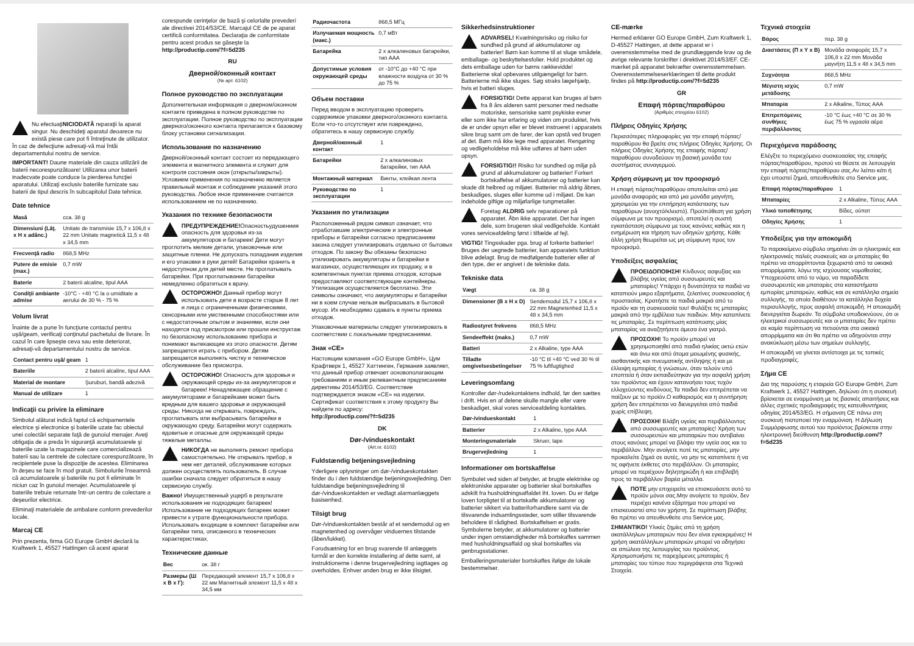Nu efectuaţiNICIODATĂ reparaţii la aparat singur. Nu deschideţi aparatul deoarece nu există piese care pot fi întreţinute de utilizator. În caz de defecţiune adresaţi-vă mai întâi departamentului nostru de service.
IMPORTANT! Daune materiale din cauza utilizării de baterii necorespunzătoare! Utilizarea unor baterii inadecvate poate conduce la pierderea funcţiei aparatului. Utilizaţi exclusiv bateriile furnizate sau baterii de tipul descris în subcapitolul Date tehnice.
Date tehnice
| Masă | cca. 38 g |
| Dimensiuni (Lăţ. x H x adânc.) | Unitate de transmisie 15,7 x 106,8 x 22 mm Unitate magnetică 11,5 x 48 x 34,5 mm |
| Frecvenţă radio | 868,5 MHz |
| Putere de emisie (max.) | 0,7 mW |
| Baterie | 2 baterii alcaline, tipul AAA |
| Condiţii ambiante admise | -10°C - +40 °C la o umiditate a aerului de 30 % - 75 % |
Volum livrat
Înainte de a pune în funcţiune contactul pentru uşă/geam, verificaţi conţinutul pachetului de livrare. În cazul în care lipseşte ceva sau este deteriorat, adresaţi-vă departamentului nostru de service.
| Contact pentru uşă/ geam | 1 |
| Bateriile | 2 baterii alcaline, tipul AAA |
| Material de montare | Şuruburi, bandă adezivă |
| Manual de utilizare | 1 |
Indicaţii cu privire la eliminare
Simbolul alăturat indică faptul că echipamentele electrice şi electronice şi bateriile uzate fac obiectul unei colectări separate faţă de gunoiul menajer. Aveţi obligaţia de a preda în siguranţă acumulatoarele şi bateriile uzate la magazinele care comercializează baterii sau la centrele de colectare corespunzătoare, în recipientele puse la dispoziţie de acestea. Eliminarea în deşeu se face în mod gratuit. Simbolurile înseamnă că acumulatoarele şi bateriile nu pot fi eliminate în niciun caz în gunoiul menajer. Acumulatoarele şi bateriile trebuie returnate într-un centru de colectare a deşeurilor electrice.
Eliminaţi materialele de ambalare conform prevederilor locale.
Marcaj CE
Prin prezenta, firma GO Europe GmbH declară la Kraftwerk 1, 45527 Hattingen că acest aparat
corespunde cerinţelor de bază şi celorlalte prevederi ale directivei 2014/53/CE. Marcajul CE de pe aparat certifică conformitatea. Declaraţia de conformitate pentru acest produs se găseşte la http://productip.com/?f=5d235
RU
Дверной/оконный контакт
(№ арт. 6102)
Полное руководство по эксплуатации
Дополнительная информация о дверном/оконном контакте приведена в полном руководстве по эксплуатации. Полное руководство по эксплуатации дверного/оконного контакта прилагается к базовому блоку установки сигнализации.
Использование по назначению
Дверной/оконный контакт состоит из передающего элемента и магнитного элемента и служит для контроля состояния окон (открыты/закрыты). Условием применения по назначению является правильный монтаж и соблюдение указаний этого руководства. Любое иное применение считается использованием не по назначению.
Указания по технике безопасности
ПРЕДУПРЕЖДЕНИЕ!Опасностьудушениия опасность для здоровья из-за аккумуляторов и батареек! Дети могут проглотить мелкие детали, упаковочные или защитные пленки. Не допускать попадания изделия и его упаковки в руки детей! Батарейки хранить в недоступном для детей месте. Не проглатывать батарейки. При проглатывании батарейки немедленно обратиться к врачу.
ОСТОРОЖНО! Данный прибор могут использовать дети в возрасте старше 8 лет и лица с ограниченными физическими, сенсорными или умственными способностями или с недостаточным опытом и знаниями, если они находятся под присмотром или прошли инструктаж по безопасному использованию прибора и понимают вытекающие из этого опасности. Детям запрещается играть с прибором. Детям запрещается выполнять чистку и техническое обслуживание без присмотра.
ОСТОРОЖНО! Опасность для здоровья и окружающей среды из-за аккумуляторов и батареек! Ненадлежащее обращение с аккумуляторами и батарейками может быть вредным для вашего здоровья и окружающей среды. Никогда не открывать, повреждать, проглатывать или выбрасывать батарейки в окружающую среду. Батарейки могут содержать ядовитые и опасные для окружающей среды тяжелые металлы.
НИКОГДА не выполнять ремонт прибора самостоятельно. Не открывать прибор, в нем нет деталей, обслуживание которых должен осуществлять пользователь. В случае ошибки сначала следует обратиться в нашу сервисную службу.
Важно! Имущественный ущерб в результате использования не подходящих батареек! Использование не подходящих батареек может привести к утрате функциональности прибора. Использовать входящие в комплект батарейки или батарейки типа, описанного в технических характеристиках.
Технические данные
| Вес | ок. 38 г |
| Размеры (Ш х В х Г): | Передающий элемент 15,7 x 106,8 x 22 мм Магнитный элемент 11,5 x 48 x 34,5 мм |
| Радиочастота | 868,5 МГц |
| Излучаемая мощность (макс.) | 0,7 мВт |
| Батарейка | 2 х алкалиновых батарейки, тип AAA |
| Допустимые условия окружающей среды | от -10°C до +40 °C при влажности воздуха от 30 % до 75 % |
Объем поставки
Перед вводом в эксплуатацию проверить содержимое упаковки дверного/оконного контакта. Если что-то отсутствует или повреждено, обратитесь в нашу сервисную службу.
| Дверной/оконный контакт | 1 |
| Батарейки | 2 х алкалиновых батарейки, тип AAA |
| Монтажный материал | Винты, клейкая лента |
| Руководство по эксплуатации | 1 |
Указания по утилизации
Расположенный рядом символ означает, что отработавшие электрические и электронные приборы и батарейки согласно предписаниям закона следует утилизировать отдельно от бытовых отходов. По закону Вы обязаны безопасно утилизировать аккумуляторы и батарейки в магазинах, осуществляющих их продажу, и в компетентных пунктах приема отходов, которые предоставляют соответствующие контейнеры. Утилизация осуществляется бесплатно. Эти символы означают, что аккумуляторы и батарейки ни в коем случае нельзя выбрасывать в бытовой мусор. Их необходимо сдавать в пункты приема отходов.
Упаковочные материалы следует утилизировать в соответствии с локальными предписаниями.
Знак «CE»
Настоящим компания «GO Europe GmbH», Цум Крафтверк 1, 45527 Хаттинген, Германия заявляет, что данный прибор отвечает основополагающим требованиям и иным релевантным предписаниям директивы 2014/53/EG. Соответствие подтверждается знаком «CE» на изделии. Сертификат соответствия к этому продукту Вы найдете по адресу:
http://productip.com/?f=5d235
DK
Dør-/vindueskontakt
(Art.nr. 6102)
Fuldstændig betjeningsvejledning
Yderligere oplysninger om dør-/vindueskontakten finder du i den fuldstændige betjeningsvejledning. Den fuldstændige betjeningsvejledning til dør-/vindueskontakten er vedlagt alarmanlæggets basisenhed.
Tilsigt brug
Dør-/vindueskontakten består af et sendemodul og en magnetenhed og overvåger vinduernes tilstande (åben/lukket).
Forudsætning for en brug svarende til anlæggets formål er den korrekte installering af dette samt, at instruktionerne i denne brugervejledning iagttages og overholdes. Enhver anden brug er ikke tilsigtet.
Sikkerhedsinstruktioner
ADVARSEL! Kvælningsrisiko og risiko for sundhed på grund af akkumulatorer og batterier! Børn kan komme til at sluge smådele, emballage- og beskyttelsesfolier. Hold produktet og dets emballage uden for børns rækkevidde! Batterierne skal opbevares utilgængeligt for børn. Batterierne må ikke sluges. Søg straks lægehjælp, hvis et batteri sluges.
FORSIGTIG! Dette apparat kan bruges af børn fra 8 års alderen samt personer med nedsatte motoriske, sensoriske samt psykiske evner eller som ikke har erfaring og viden om produktet, hvis de er under opsyn eller er blevet instrueret i apparatets sikre brug samt om de farer, der kan opstå ved brugen af det. Børn må ikke lege med apparatet. Rengøring og vedligeholdelse må ikke udføres af børn uden opsyn.
FORSIGTIG!! Risiko for sundhed og miljø på grund af akkumulatorer og batterier! Forkert bortskaffelse af akkumulatorer og batterier kan skade dit helbred og miljøet. Batterier må aldrig åbnes, beskadiges, sluges eller komme ud i miljøet. De kan indeholde giftige og miljøfarlige tungmetaller.
Foretag ALDRIG selv reparationer på apparatet. Åbn ikke apparatet. Det har ingen dele, som brugeren skal vedligeholde. Kontakt vores serviceafdeling først i tilfælde af fejl.
VIGTIG! Tingsskader pga. brug af forkerte batterier! Bruges der uegnede batterier, kan apparatets funktion blive ødelagt. Brug de medfølgende batterier eller af den type, der er angivet i de tekniske data.
Tekniske data
| Vægt | ca. 38 g |
| Dimensioner (B x H x D) | Sendemodul 15,7 x 106,8 x 22 mm Magnetenhed 11,5 x 48 x 34,5 mm |
| Radiostyret frekvens | 868,5 MHz |
| Sendeeffekt (maks.) | 0,7 mW |
| Batteri | 2 x Alkaline, type AAA |
| Tilladte omgivelsesbetingelser | -10 °C til +40 °C ved 30 % til 75 % luftfugtighed |
Leveringsomfang
Kontroller dør-/rudekontaktens indhold, før den sættes i drift. Hvis en af delene skulle mangle eller være beskadiget, skal vores serviceafdeling kontaktes.
| Dør-/vindueskontakt | 1 |
| Batterier | 2 x Alkaline, type AAA |
| Monteringsmateriale | Skruer, tape |
| Brugervejledning | 1 |
Informationer om bortskaffelse
Symbolet ved siden af betyder, at brugte elektriske og elektroniske apparater og batterier skal bortskaffes adskilt fra husholdningsaffaldet iht. loven. Du er ifølge loven forpligtet til at bortskaffe akkumulatorer og batterier sikkert via batteriforhandlere samt via de tilsvarende indsamlingssteder, som stiller tilsvarende beholdere til rådighed. Bortskaffelsen er gratis. Symbolerne betyder, at akkumulatorer og batterier under ingen omstændigheder må bortskaffes sammen med husholdningsaffald og skal bortskaffes via genbrugsstationer.
Emballeringsmaterialer bortskaffes ifølge de lokale bestemmelser.
CE-mærke
Hermed erklærer GO Europe GmbH, Zum Kraftwerk 1, D-45527 Hattingen, at dette apparat er i overensstemmelse med de grundlæggende krav og de øvrige relevante forskrifter i direktivet 2014/53/EF. CE-mærket på apparatet bekræfter overensstemmelsen. Overensstemmelseserklæringen til dette produkt findes på http://productip.com/?f=5d235
GR
Επαφή πόρτας/παραθύρου
(Αριθμός στοιχείου 6102)
Πλήρεις Οδηγίες Χρήσης
Περισσότερες πληροφορίες για την επαφή πόρτας/παραθύρου θα βρείτε στις πλήρεις Οδηγίες Χρήσης. Οι πλήρεις Οδηγίες Χρήσης της επαφής πόρτας/παραθύρου συνοδεύουν τη βασική μονάδα του συστήματος συναγερμού.
Χρήση σύμφωνη με τον προορισμό
Η επαφή πόρτας/παραθύρου αποτελείται από μια μονάδα αναφοράς και από μια μονάδα μαγνήτη, χρησιμεύει για την επιτήρηση κατάστασης των παραθύρων (ανοιχτό/κλειστό). Προϋπόθεση για χρήση σύμφωνα με τον προορισμό, αποτελεί η σωστή εγκατάσταση σύμφωνα με τους κανόνες καθώς και η ενημέρωση και τήρηση των οδηγιών χρήσης. Κάθε άλλη χρήση θεωρείται ως μη σύμφωνη προς τον προορισμό.
Υποδείξεις ασφαλείας
ΠΡΟΕΙΔΟΠΟΙΗΣΗ! Κίνδυνος ασφυξίας και βλάβης υγείας από συσσωρευτές και μπαταρίες! Υπάρχει η δυνατότητα τα παιδιά να καταπιούν μικρο εξαρτήματα, ζελατίνες συσκευασίας ή προστασίας. Κρατήστε τα παιδιά μακριά από το προϊόν και τη συσκευασία του! Φυλάξτε τις μπαταρίες μακριά από την εμβέλεια των παιδιών. Μην καταπίνετε τις μπαταρίες. Σε περίπτωση κατάποσης μίας μπαταρίας να αναζητήσετε άμεσα ένα γιατρό.
ΠΡΟΣΟΧΗ! Το προϊόν μπορεί να χρησιμοποιηθεί από παιδιά ηλικίας οκτώ ετών και άνω και από άτομα μειωμένης φυσικής, αισθαντικής και πνευματικής αντίληψης ή και με έλλειψη εμπειρίας ή γνώσεων, όταν τελούν υπό εποπτεία ή όταν εκπαιδεύτηκαν για την ασφαλή χρήση του προϊόντος και έχουν κατανοήσει τους τυχόν ελλοχεύοντες κινδύνους.Τα παιδιά δεν επιτρέπεται να παίζουν με το προϊόν.Ο καθαρισμός και η συντήρηση χρήση δεν επιτρέπεται να διενεργείται από παιδιά χωρίς επίβλεψη.
ΠΡΟΣΟΧΗ! Βλάβη υγείας και περιβάλλοντος από συσσωρευτές και μπαταρίες! Χρήση των συσσωρευτών και μπαταριών που αντιβαίνει στους κανόνες μπορεί να βλάψει την υγεία σας και το περιβάλλον. Μην ανοίγετε ποτέ τις μπαταρίες, μην προκαλείτε ζημιά σε αυτές, να μην τις καταπίνετε ή να τις αφήνετε έκθετες στο περιβάλλον. Οι μπαταρίες μπορεί να περιέχουν δηλητηριώδη ή και επιβλαβή προς τα περιβάλλον βαρέα μέταλλα.
ΠΟΤΕ μην επιχειρείτε να επισκευάσετε αυτό το προϊόν μόνοι σας.Μην ανοίγετε το προϊόν, δεν περιέχει κανένα εξάρτημα που μπορεί να επισκευαστεί απο τον χρήστη. Σε περίπτωση βλάβης θα πρέπει να απευθυνθείτε στο Service μας.
ΣΗΜΑΝΤΙΚΟ! Υλικές ζημίες από τη χρήση ακατάλληλων μπαταριών που δεν είναι εγκεκριμένες! Η χρήση ακατάλληλων μπαταριών μπορεί να οδηγήσει σε απώλεια της λειτουργίας του προϊόντος. Χρησιμοποιήστε τις παρεχόμενες μπαταρίες ή μπαταρίες του τύπου που περιγράφεται στα Τεχνικά Στοιχεία.
Τεχνικά στοιχεία
| Βάρος | περ. 38 g |
| Διαστάσεις (Π x Υ x Β) | Μονάδα αναφοράς 15,7 x 106,8 x 22 mm Μονάδα μαγνήτη 11,5 x 48 x 34,5 mm |
| Συχνότητα | 868,5 MHz |
| Μέγιστη ισχύς μετάδοσης | 0,7 mW |
| Μπαταρία | 2 x Alkaline, Τύπος AAA |
| Επιτρεπόμενες συνθήκες περιβάλλοντος | -10 °C έως +40 °C σε 30 % έως 75 % υγρασία αέρα |
Περιεχόμενα παράδοσης
Ελέγξτε το περιεχόμενο συσκευασίας της επαφής πόρτας/παραθύρου, προτού να θέσετε σε λειτουργία την επαφή πόρτας/παραθύρου σας.Αν λείπει κάτι ή έχει υποστεί ζημιά, απευθυνθείτε στο Service μας.
| Επαφή πόρτας/παραθύρου | 1 |
| Μπαταρίες | 2 x Alkaline, Τύπος AAA |
| Υλικό τοποθέτησης | Βίδες, ούπατ |
| Οδηγίες Χρήσης | 1 |
Υποδείξεις για την αποκομιδή
Το παρακείμενο σύμβολο σημαίνει ότι οι ηλεκτρικές και ηλεκτρονικές παλιές συσκευές και οι μπαταρίες θα πρέπει να απορρίπτονται ξεχωριστά από τα οικιακά απορρίμματα, λόγω της ισχύουσας νομοθεσίας. Υποχρεούστε από το νόμο, να παραδίδετε συσσωρευτές και μπαταρίες στα καταστήματα εμπορίας μπαταριών, καθώς και σε κατάλληλα σημεία συλλογής, τα οποία διαθέτουν τα κατάλληλα δοχεία περισυλλογής, προς ασφαλή αποκομιδή. Η αποκομιδή διενεργείται δωρεάν. Τα σύμβολα υποδεικνύουν, ότι οι ηλεκτρικοί συσσωρευτές και οι μπαταρίες δεν πρέπει σε καμία περίπτωση να πετιούνται στα οικιακά απορρίμματα και ότι θα πρέπει να οδηγούνται στην ανακύκλωση μέσω των σημείων συλλογής.
Η αποκομιδή να γίνεται αντίστοιχα με τις τοπικές προδιαγραφές.
Σήμα CE
Δια της παρούσης η εταιρεία GO Europe GmbH, Zum Kraftwerk 1, 45527 Hattingen, δηλώνει ότι η συσκευή βρίσκεται σε εναρμόνιση με τις βασικές απαιτήσεις και άλλες σχετικές προδιαγραφές της κατευθυντήριας οδηγίας 2014/53/EG. Η σήμανση CE πάνω στη συσκευή πιστοποιεί την εναρμόνιση. Η Δήλωση Συμμόρφωσης αυτού του προϊόντος βρίσκεται στην ηλεκτρονική διεύθυνση http://productip.com/?f=5d235